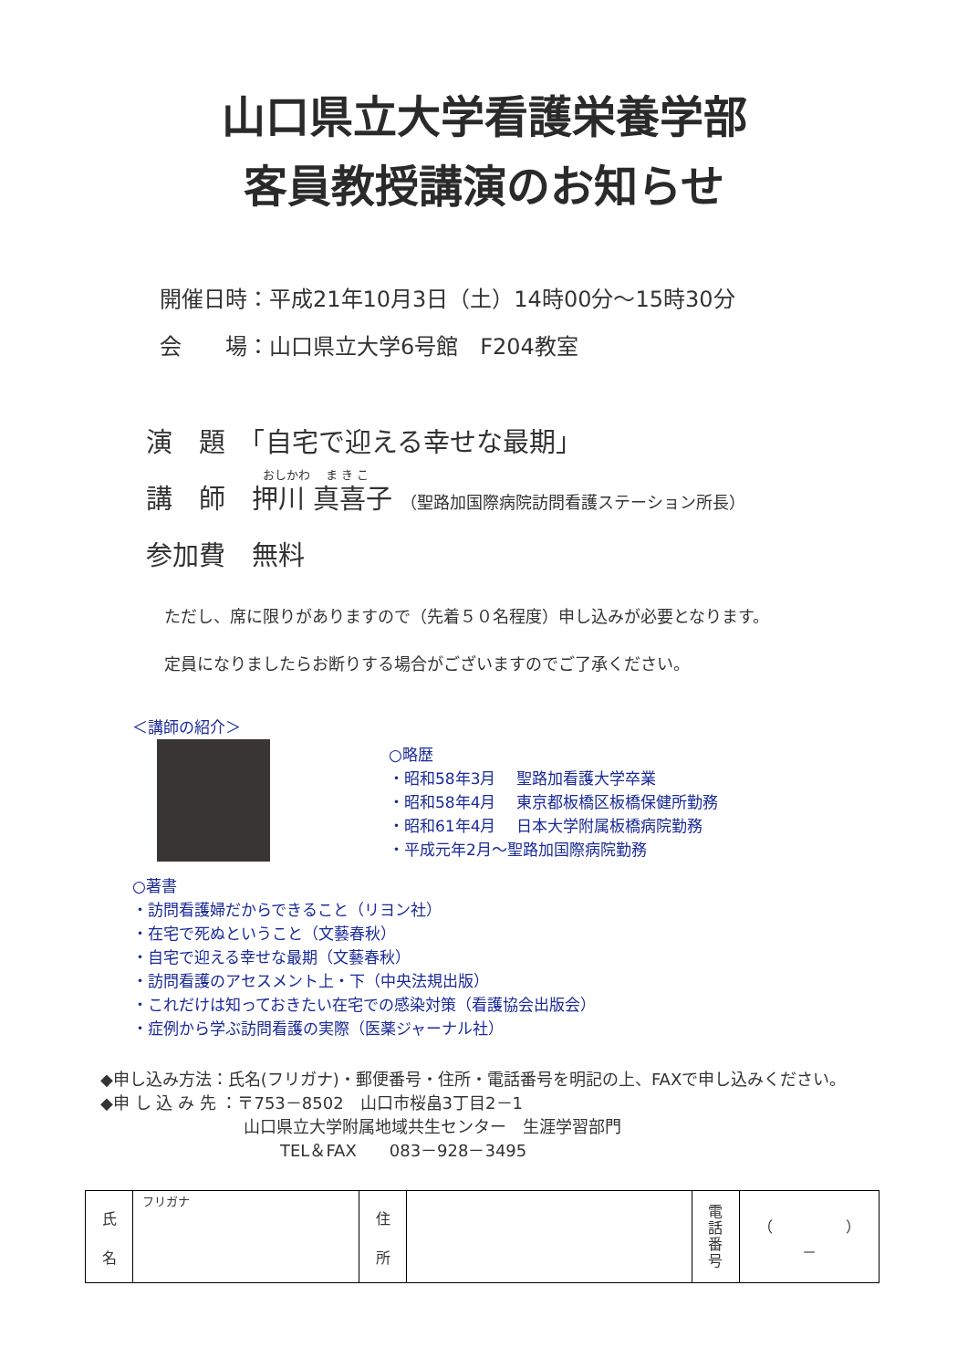山口県立大学看護栄養学部
客員教授講演のお知らせ
開催日時：平成21年10月3日（土）14時00分～15時30分
会　　場：山口県立大学6号館　F204教室
演　題　「自宅で迎える幸せな最期」
おしかわ　 ま き こ
講　師　押川 真喜子 （聖路加国際病院訪問看護ステーション所長）
参加費　無料
ただし、席に限りがありますので（先着５０名程度）申し込みが必要となります。
定員になりましたらお断りする場合がございますのでご了承ください。
＜講師の紹介＞
○略歴
・昭和58年3月　 聖路加看護大学卒業
・昭和58年4月　 東京都板橋区板橋保健所勤務
・昭和61年4月　 日本大学附属板橋病院勤務
・平成元年2月～聖路加国際病院勤務
○著書
・訪問看護婦だからできること（リヨン社）
・在宅で死ぬということ（文藝春秋）
・自宅で迎える幸せな最期（文藝春秋）
・訪問看護のアセスメント上・下（中央法規出版）
・これだけは知っておきたい在宅での感染対策（看護協会出版会）
・症例から学ぶ訪問看護の実際（医薬ジャーナル社）
◆申し込み方法：氏名(フリガナ)・郵便番号・住所・電話番号を明記の上、FAXで申し込みください。
◆申 し 込 み 先 ：〒753－8502　山口市桜畠3丁目2－1
山口県立大学附属地域共生センター　生涯学習部門
TEL＆FAX　　083－928－3495
| 氏 名 | フリガナ | 住 所 | | 電 話 番 号 | （ ） － |